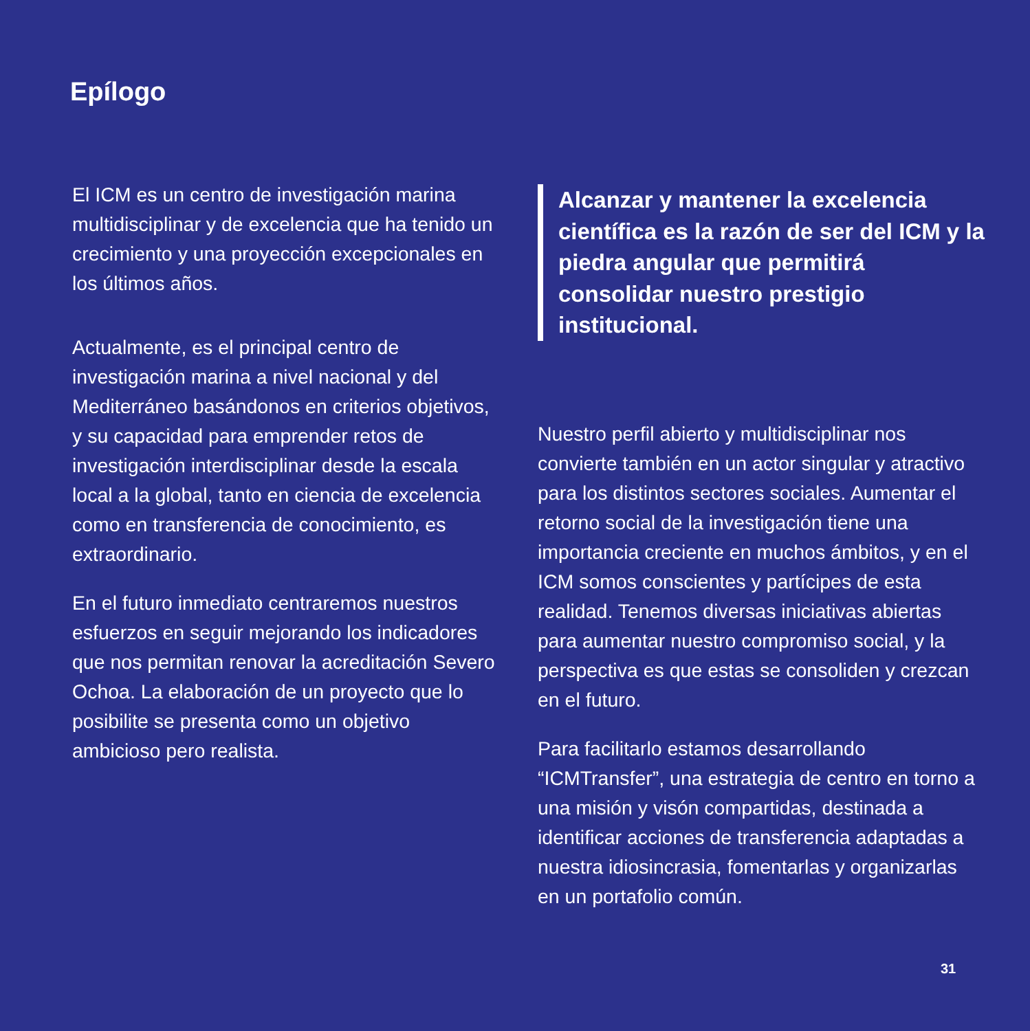Epílogo
El ICM es un centro de investigación marina multidisciplinar y de excelencia que ha tenido un crecimiento y una proyección excepcionales en los últimos años.
Actualmente, es el principal centro de investigación marina a nivel nacional y del Mediterráneo basándonos en criterios objetivos, y su capacidad para emprender retos de investigación interdisciplinar desde la escala local a la global, tanto en ciencia de excelencia como en transferencia de conocimiento, es extraordinario.
En el futuro inmediato centraremos nuestros esfuerzos en seguir mejorando los indicadores que nos permitan renovar la acreditación Severo Ochoa. La elaboración de un proyecto que lo posibilite se presenta como un objetivo ambicioso pero realista.
Alcanzar y mantener la excelencia científica es la razón de ser del ICM y la piedra angular que permitirá consolidar nuestro prestigio institucional.
Nuestro perfil abierto y multidisciplinar nos convierte también en un actor singular y atractivo para los distintos sectores sociales. Aumentar el retorno social de la investigación tiene una importancia creciente en muchos ámbitos, y en el ICM somos conscientes y partícipes de esta realidad. Tenemos diversas iniciativas abiertas para aumentar nuestro compromiso social, y la perspectiva es que estas se consoliden y crezcan en el futuro.
Para facilitarlo estamos desarrollando “ICMTransfer”, una estrategia de centro en torno a una misión y visón compartidas, destinada a identificar acciones de transferencia adaptadas a nuestra idiosincrasia, fomentarlas y organizarlas en un portafolio común.
31